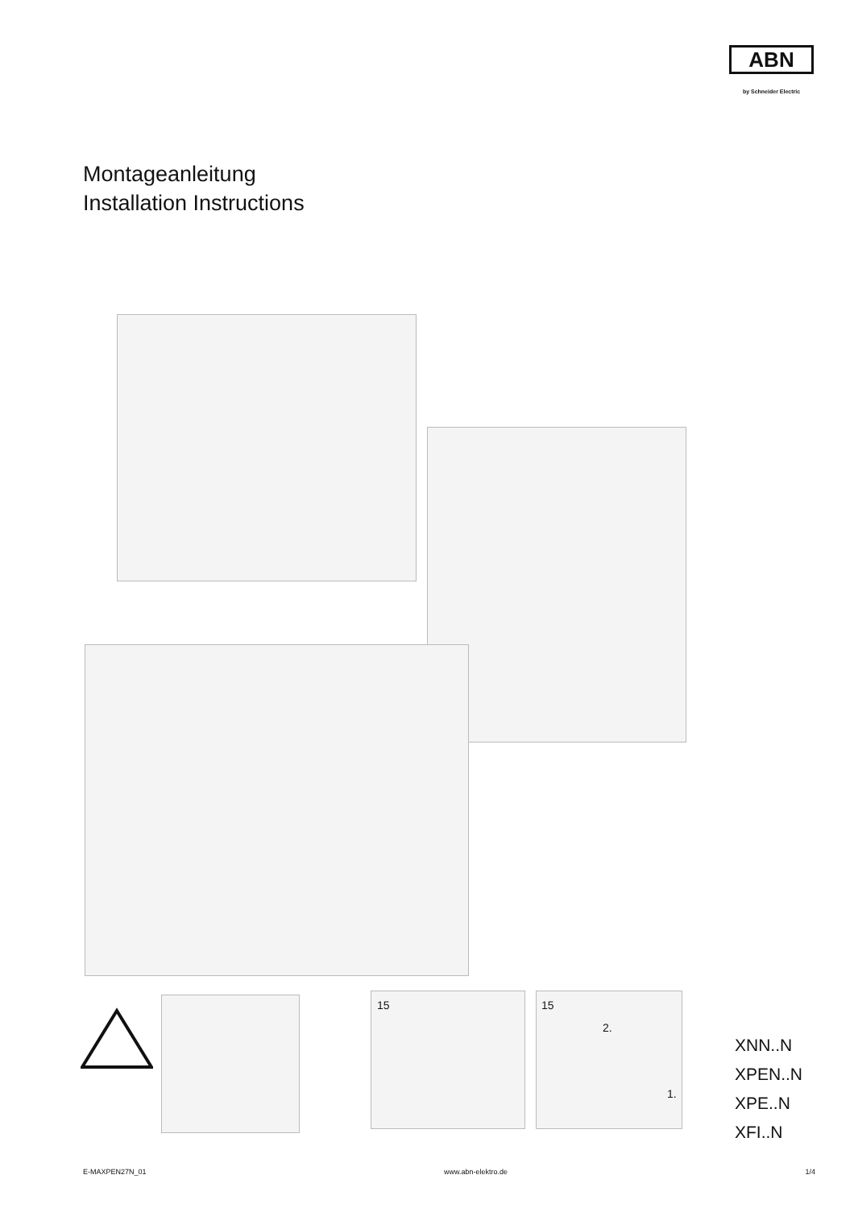ABN
by Schneider Electric
Montageanleitung
Installation Instructions
15 15
2.
1.
XNN..N
XPEN..N
XPE..N
XFI..N
E-MAXPEN27N_01 www.abn-elektro.de 1/4